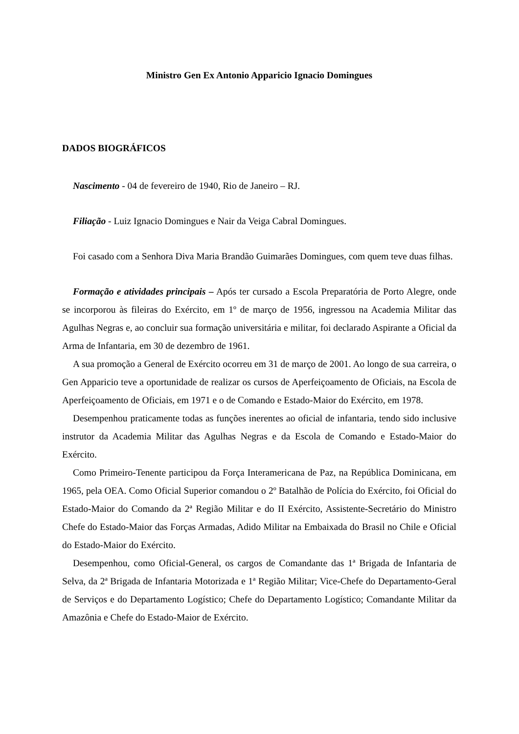Ministro Gen Ex Antonio Apparicio Ignacio Domingues
DADOS BIOGRÁFICOS
Nascimento - 04 de fevereiro de 1940, Rio de Janeiro – RJ.
Filiação - Luiz Ignacio Domingues e Nair da Veiga Cabral Domingues.
Foi casado com a Senhora Diva Maria Brandão Guimarães Domingues, com quem teve duas filhas.
Formação e atividades principais – Após ter cursado a Escola Preparatória de Porto Alegre, onde se incorporou às fileiras do Exército, em 1º de março de 1956, ingressou na Academia Militar das Agulhas Negras e, ao concluir sua formação universitária e militar, foi declarado Aspirante a Oficial da Arma de Infantaria, em 30 de dezembro de 1961.
A sua promoção a General de Exército ocorreu em 31 de março de 2001. Ao longo de sua carreira, o Gen Apparicio teve a oportunidade de realizar os cursos de Aperfeiçoamento de Oficiais, na Escola de Aperfeiçoamento de Oficiais, em 1971 e o de Comando e Estado-Maior do Exército, em 1978.
Desempenhou praticamente todas as funções inerentes ao oficial de infantaria, tendo sido inclusive instrutor da Academia Militar das Agulhas Negras e da Escola de Comando e Estado-Maior do Exército.
Como Primeiro-Tenente participou da Força Interamericana de Paz, na República Dominicana, em 1965, pela OEA. Como Oficial Superior comandou o 2º Batalhão de Polícia do Exército, foi Oficial do Estado-Maior do Comando da 2ª Região Militar e do II Exército, Assistente-Secretário do Ministro Chefe do Estado-Maior das Forças Armadas, Adido Militar na Embaixada do Brasil no Chile e Oficial do Estado-Maior do Exército.
Desempenhou, como Oficial-General, os cargos de Comandante das 1ª Brigada de Infantaria de Selva, da 2ª Brigada de Infantaria Motorizada e 1ª Região Militar; Vice-Chefe do Departamento-Geral de Serviços e do Departamento Logístico; Chefe do Departamento Logístico; Comandante Militar da Amazônia e Chefe do Estado-Maior de Exército.